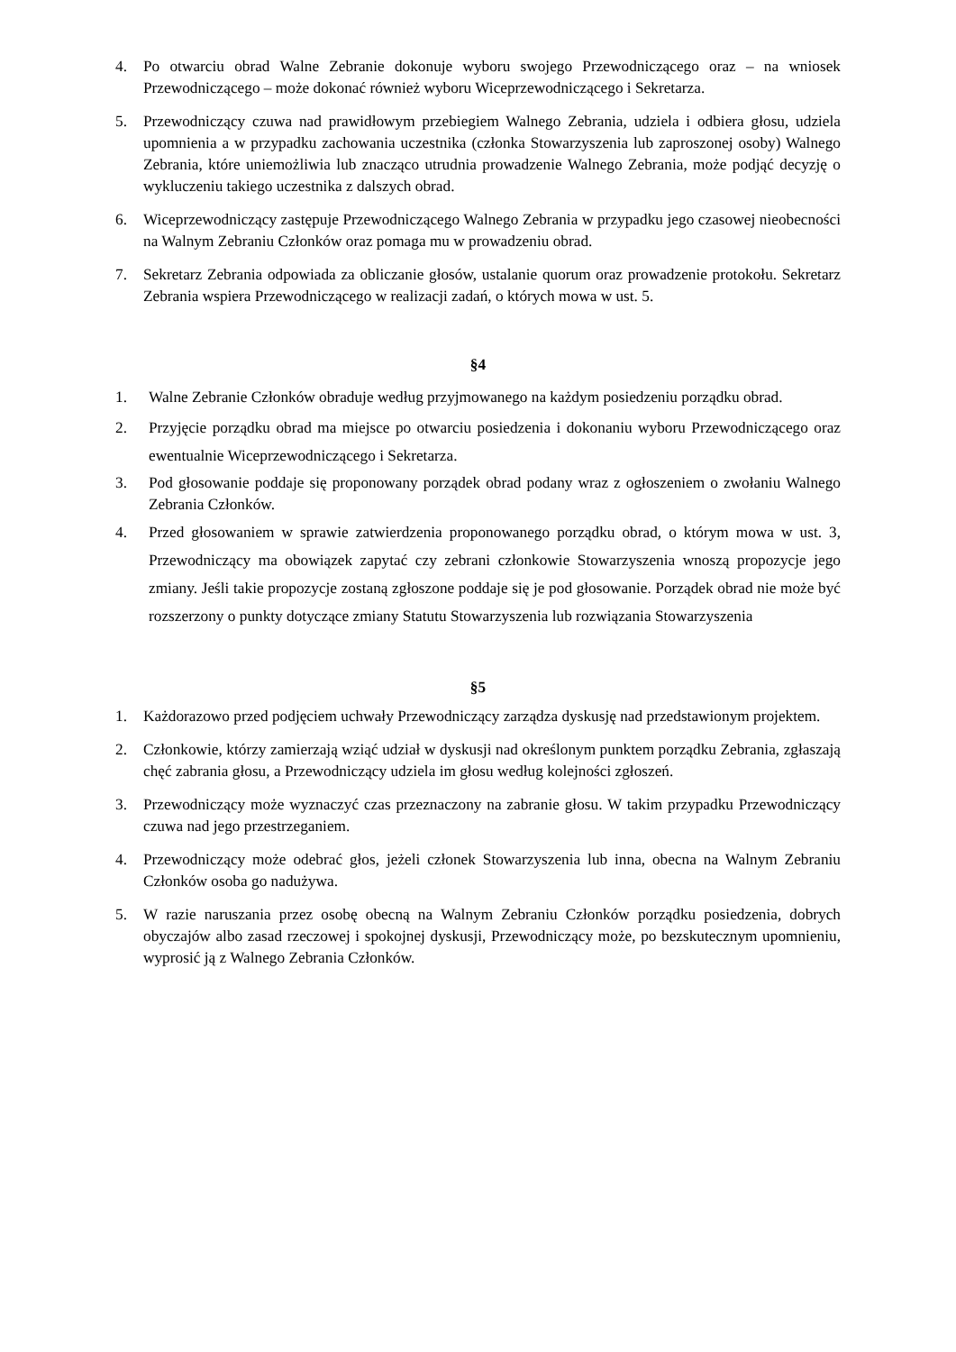4. Po otwarciu obrad Walne Zebranie dokonuje wyboru swojego Przewodniczącego oraz – na wniosek Przewodniczącego – może dokonać również wyboru Wiceprzewodniczącego i Sekretarza.
5. Przewodniczący czuwa nad prawidłowym przebiegiem Walnego Zebrania, udziela i odbiera głosu, udziela upomnienia a w przypadku zachowania uczestnika (członka Stowarzyszenia lub zaproszonej osoby) Walnego Zebrania, które uniemożliwia lub znacząco utrudnia prowadzenie Walnego Zebrania, może podjąć decyzję o wykluczeniu takiego uczestnika z dalszych obrad.
6. Wiceprzewodniczący zastępuje Przewodniczącego Walnego Zebrania w przypadku jego czasowej nieobecności na Walnym Zebraniu Członków oraz pomaga mu w prowadzeniu obrad.
7. Sekretarz Zebrania odpowiada za obliczanie głosów, ustalanie quorum oraz prowadzenie protokołu. Sekretarz Zebrania wspiera Przewodniczącego w realizacji zadań, o których mowa w ust. 5.
§4
1. Walne Zebranie Członków obraduje według przyjmowanego na każdym posiedzeniu porządku obrad.
2. Przyjęcie porządku obrad ma miejsce po otwarciu posiedzenia i dokonaniu wyboru Przewodniczącego oraz ewentualnie Wiceprzewodniczącego i Sekretarza.
3. Pod głosowanie poddaje się proponowany porządek obrad podany wraz z ogłoszeniem o zwołaniu Walnego Zebrania Członków.
4. Przed głosowaniem w sprawie zatwierdzenia proponowanego porządku obrad, o którym mowa w ust. 3, Przewodniczący ma obowiązek zapytać czy zebrani członkowie Stowarzyszenia wnoszą propozycje jego zmiany. Jeśli takie propozycje zostaną zgłoszone poddaje się je pod głosowanie. Porządek obrad nie może być rozszerzony o punkty dotyczące zmiany Statutu Stowarzyszenia lub rozwiązania Stowarzyszenia
§5
1. Każdorazowo przed podjęciem uchwały Przewodniczący zarządza dyskusję nad przedstawionym projektem.
2. Członkowie, którzy zamierzają wziąć udział w dyskusji nad określonym punktem porządku Zebrania, zgłaszają chęć zabrania głosu, a Przewodniczący udziela im głosu według kolejności zgłoszeń.
3. Przewodniczący może wyznaczyć czas przeznaczony na zabranie głosu. W takim przypadku Przewodniczący czuwa nad jego przestrzeganiem.
4. Przewodniczący może odebrać głos, jeżeli członek Stowarzyszenia lub inna, obecna na Walnym Zebraniu Członków osoba go nadużywa.
5. W razie naruszania przez osobę obecną na Walnym Zebraniu Członków porządku posiedzenia, dobrych obyczajów albo zasad rzeczowej i spokojnej dyskusji, Przewodniczący może, po bezskutecznym upomnieniu, wyprosić ją z Walnego Zebrania Członków.